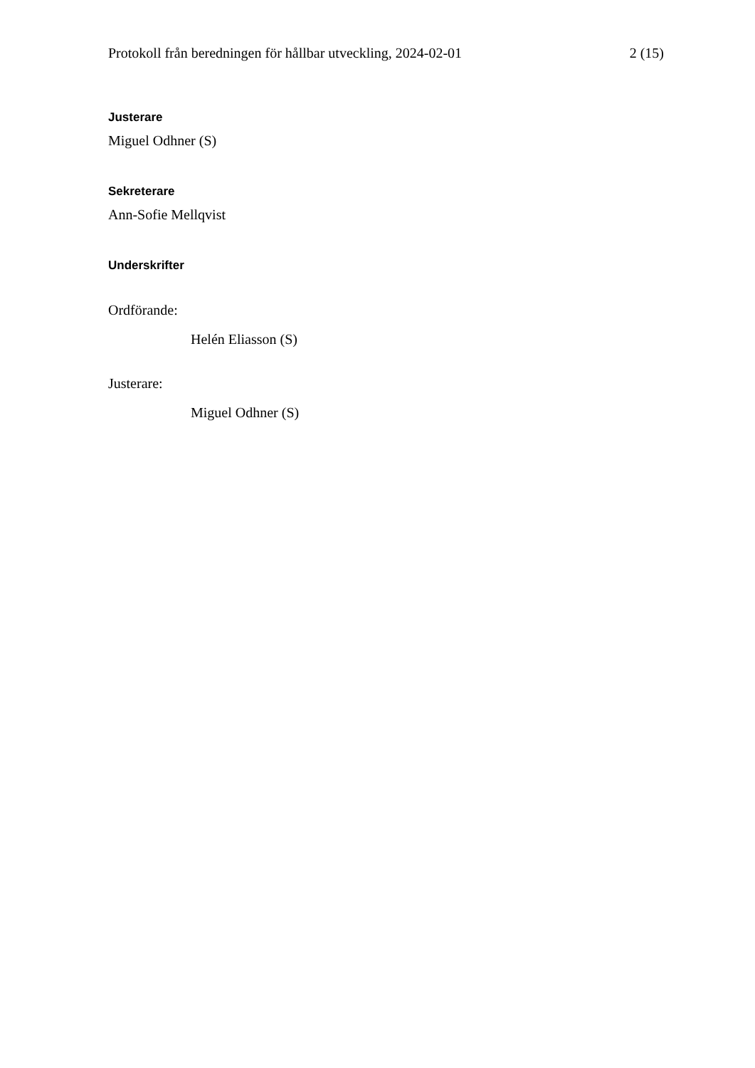Protokoll från beredningen för hållbar utveckling, 2024-02-01 2 (15)
Justerare
Miguel Odhner (S)
Sekreterare
Ann-Sofie Mellqvist
Underskrifter
Ordförande:
Helén Eliasson (S)
Justerare:
Miguel Odhner (S)